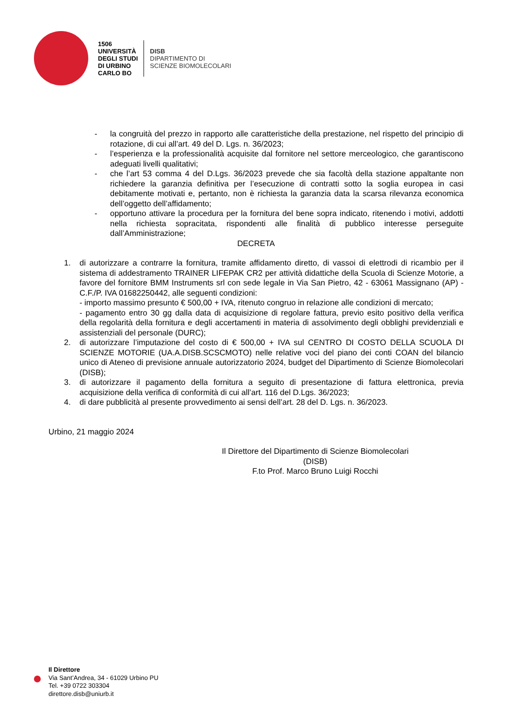1506
UNIVERSITÀ
DEGLI STUDI
DI URBINO
CARLO BO
DISB
DIPARTIMENTO DI
SCIENZE BIOMOLECOLARI
- la congruità del prezzo in rapporto alle caratteristiche della prestazione, nel rispetto del principio di rotazione, di cui all’art. 49 del D. Lgs. n. 36/2023;
- l’esperienza e la professionalità acquisite dal fornitore nel settore merceologico, che garantiscono adeguati livelli qualitativi;
- che l’art 53 comma 4 del D.Lgs. 36/2023 prevede che sia facoltà della stazione appaltante non richiedere la garanzia definitiva per l’esecuzione di contratti sotto la soglia europea in casi debitamente motivati e, pertanto, non è richiesta la garanzia data la scarsa rilevanza economica dell’oggetto dell’affidamento;
- opportuno attivare la procedura per la fornitura del bene sopra indicato, ritenendo i motivi, addotti nella richiesta sopracitata, rispondenti alle finalità di pubblico interesse perseguite dall’Amministrazione;
DECRETA
1. di autorizzare a contrarre la fornitura, tramite affidamento diretto, di vassoi di elettrodi di ricambio per il sistema di addestramento TRAINER LIFEPAK CR2 per attività didattiche della Scuola di Scienze Motorie, a favore del fornitore BMM Instruments srl con sede legale in Via San Pietro, 42 - 63061 Massignano (AP) - C.F./P. IVA 01682250442, alle seguenti condizioni:
- importo massimo presunto € 500,00 + IVA, ritenuto congruo in relazione alle condizioni di mercato;
- pagamento entro 30 gg dalla data di acquisizione di regolare fattura, previo esito positivo della verifica della regolarità della fornitura e degli accertamenti in materia di assolvimento degli obblighi previdenziali e assistenziali del personale (DURC);
2. di autorizzare l’imputazione del costo di € 500,00 + IVA sul CENTRO DI COSTO DELLA SCUOLA DI SCIENZE MOTORIE (UA.A.DISB.SCSCMOTO) nelle relative voci del piano dei conti COAN del bilancio unico di Ateneo di previsione annuale autorizzatorio 2024, budget del Dipartimento di Scienze Biomolecolari (DISB);
3. di autorizzare il pagamento della fornitura a seguito di presentazione di fattura elettronica, previa acquisizione della verifica di conformità di cui all’art. 116 del D.Lgs. 36/2023;
4. di dare pubblicità al presente provvedimento ai sensi dell’art. 28 del D. Lgs. n. 36/2023.
Urbino, 21 maggio 2024
Il Direttore del Dipartimento di Scienze Biomolecolari
(DISB)
F.to Prof. Marco Bruno Luigi Rocchi
Il Direttore
Via Sant’Andrea, 34 - 61029 Urbino PU
Tel. +39 0722 303304
direttore.disb@uniurb.it